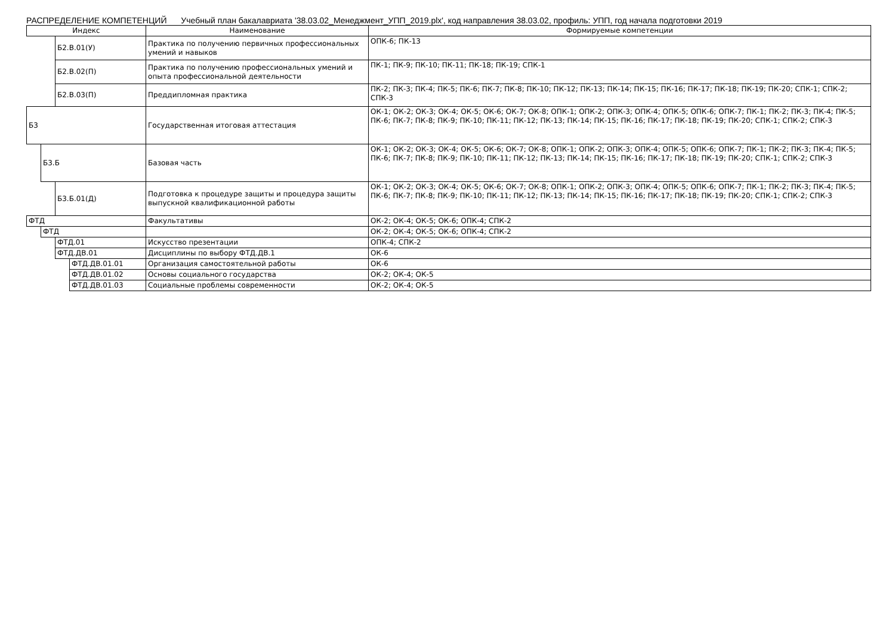РАСПРЕДЕЛЕНИЕ КОМПЕТЕНЦИЙ Учебный план бакалавриата '38.03.02_Менеджмент_УПП_2019.plx', код направления 38.03.02, профиль: УПП, год начала подготовки 2019
| Индекс | | | | Наименование | Формируемые компетенции |
| --- | --- | --- | --- | --- | --- |
| | | Б2.В.01(У) | | Практика по получению первичных профессиональных умений и навыков | ОПК-6; ПК-13 |
| | | Б2.В.02(П) | | Практика по получению профессиональных умений и опыта профессиональной деятельности | ПК-1; ПК-9; ПК-10; ПК-11; ПК-18; ПК-19; СПК-1 |
| | | Б2.В.03(П) | | Преддипломная практика | ПК-2; ПК-3; ПК-4; ПК-5; ПК-6; ПК-7; ПК-8; ПК-10; ПК-12; ПК-13; ПК-14; ПК-15; ПК-16; ПК-17; ПК-18; ПК-19; ПК-20; СПК-1; СПК-2; СПК-3 |
| Б3 | | | | Государственная итоговая аттестация | ОК-1; ОК-2; ОК-3; ОК-4; ОК-5; ОК-6; ОК-7; ОК-8; ОПК-1; ОПК-2; ОПК-3; ОПК-4; ОПК-5; ОПК-6; ОПК-7; ПК-1; ПК-2; ПК-3; ПК-4; ПК-5; ПК-6; ПК-7; ПК-8; ПК-9; ПК-10; ПК-11; ПК-12; ПК-13; ПК-14; ПК-15; ПК-16; ПК-17; ПК-18; ПК-19; ПК-20; СПК-1; СПК-2; СПК-3 |
| | Б3.Б | | | Базовая часть | ОК-1; ОК-2; ОК-3; ОК-4; ОК-5; ОК-6; ОК-7; ОК-8; ОПК-1; ОПК-2; ОПК-3; ОПК-4; ОПК-5; ОПК-6; ОПК-7; ПК-1; ПК-2; ПК-3; ПК-4; ПК-5; ПК-6; ПК-7; ПК-8; ПК-9; ПК-10; ПК-11; ПК-12; ПК-13; ПК-14; ПК-15; ПК-16; ПК-17; ПК-18; ПК-19; ПК-20; СПК-1; СПК-2; СПК-3 |
| | | Б3.Б.01(Д) | | Подготовка к процедуре защиты и процедура защиты выпускной квалификационной работы | ОК-1; ОК-2; ОК-3; ОК-4; ОК-5; ОК-6; ОК-7; ОК-8; ОПК-1; ОПК-2; ОПК-3; ОПК-4; ОПК-5; ОПК-6; ОПК-7; ПК-1; ПК-2; ПК-3; ПК-4; ПК-5; ПК-6; ПК-7; ПК-8; ПК-9; ПК-10; ПК-11; ПК-12; ПК-13; ПК-14; ПК-15; ПК-16; ПК-17; ПК-18; ПК-19; ПК-20; СПК-1; СПК-2; СПК-3 |
| ФТД | | | | Факультативы | ОК-2; ОК-4; ОК-5; ОК-6; ОПК-4; СПК-2 |
| | ФТД | | | | ОК-2; ОК-4; ОК-5; ОК-6; ОПК-4; СПК-2 |
| | | ФТД.01 | | Искусство презентации | ОПК-4; СПК-2 |
| | | ФТД.ДВ.01 | | Дисциплины по выбору ФТД.ДВ.1 | ОК-6 |
| | | | ФТД.ДВ.01.01 | Организация самостоятельной работы | ОК-6 |
| | | | ФТД.ДВ.01.02 | Основы социального государства | ОК-2; ОК-4; ОК-5 |
| | | | ФТД.ДВ.01.03 | Социальные проблемы современности | ОК-2; ОК-4; ОК-5 |